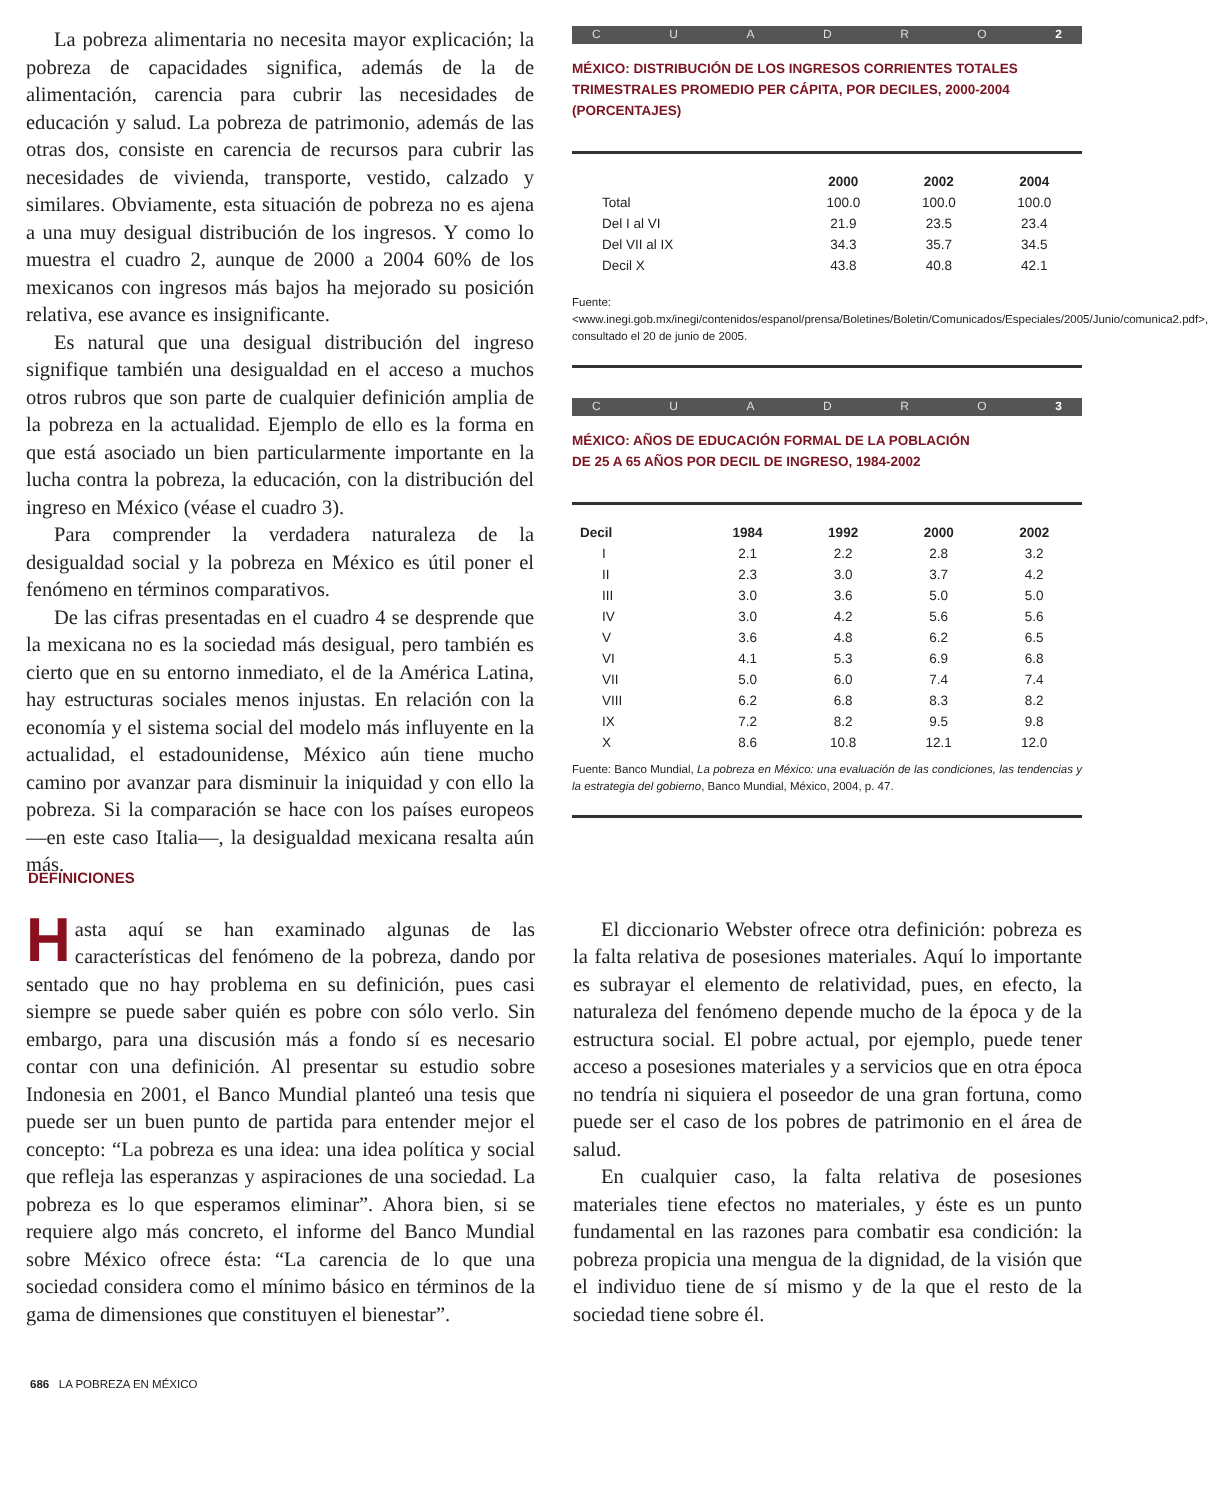La pobreza alimentaria no necesita mayor explicación; la pobreza de capacidades significa, además de la de alimentación, carencia para cubrir las necesidades de educación y salud. La pobreza de patrimonio, además de las otras dos, consiste en carencia de recursos para cubrir las necesidades de vivienda, transporte, vestido, calzado y similares. Obviamente, esta situación de pobreza no es ajena a una muy desigual distribución de los ingresos. Y como lo muestra el cuadro 2, aunque de 2000 a 2004 60% de los mexicanos con ingresos más bajos ha mejorado su posición relativa, ese avance es insignificante.
Es natural que una desigual distribución del ingreso signifique también una desigualdad en el acceso a muchos otros rubros que son parte de cualquier definición amplia de la pobreza en la actualidad. Ejemplo de ello es la forma en que está asociado un bien particularmente importante en la lucha contra la pobreza, la educación, con la distribución del ingreso en México (véase el cuadro 3).
Para comprender la verdadera naturaleza de la desigualdad social y la pobreza en México es útil poner el fenómeno en términos comparativos.
De las cifras presentadas en el cuadro 4 se desprende que la mexicana no es la sociedad más desigual, pero también es cierto que en su entorno inmediato, el de la América Latina, hay estructuras sociales menos injustas. En relación con la economía y el sistema social del modelo más influyente en la actualidad, el estadounidense, México aún tiene mucho camino por avanzar para disminuir la iniquidad y con ello la pobreza. Si la comparación se hace con los países europeos —en este caso Italia—, la desigualdad mexicana resalta aún más.
CUADRO 2
MÉXICO: DISTRIBUCIÓN DE LOS INGRESOS CORRIENTES TOTALES TRIMESTRALES PROMEDIO PER CÁPITA, POR DECILES, 2000-2004 (PORCENTAJES)
| | 2000 | 2002 | 2004 |
| --- | --- | --- | --- |
| Total | 100.0 | 100.0 | 100.0 |
| Del I al VI | 21.9 | 23.5 | 23.4 |
| Del VII al IX | 34.3 | 35.7 | 34.5 |
| Decil X | 43.8 | 40.8 | 42.1 |
Fuente:<www.inegi.gob.mx/inegi/contenidos/espanol/prensa/Boletines/Boletin/Comunicados/Especiales/2005/Junio/comunica2.pdf>, consultado el 20 de junio de 2005.
CUADRO 3
MÉXICO: AÑOS DE EDUCACIÓN FORMAL DE LA POBLACIÓN
DE 25 A 65 AÑOS POR DECIL DE INGRESO, 1984-2002
| Decil | 1984 | 1992 | 2000 | 2002 |
| --- | --- | --- | --- | --- |
| I | 2.1 | 2.2 | 2.8 | 3.2 |
| II | 2.3 | 3.0 | 3.7 | 4.2 |
| III | 3.0 | 3.6 | 5.0 | 5.0 |
| IV | 3.0 | 4.2 | 5.6 | 5.6 |
| V | 3.6 | 4.8 | 6.2 | 6.5 |
| VI | 4.1 | 5.3 | 6.9 | 6.8 |
| VII | 5.0 | 6.0 | 7.4 | 7.4 |
| VIII | 6.2 | 6.8 | 8.3 | 8.2 |
| IX | 7.2 | 8.2 | 9.5 | 9.8 |
| X | 8.6 | 10.8 | 12.1 | 12.0 |
Fuente: Banco Mundial, La pobreza en México: una evaluación de las condiciones, las tendencias y la estrategia del gobierno, Banco Mundial, México, 2004, p. 47.
DEFINICIONES
Hasta aquí se han examinado algunas de las características del fenómeno de la pobreza, dando por sentado que no hay problema en su definición, pues casi siempre se puede saber quién es pobre con sólo verlo. Sin embargo, para una discusión más a fondo sí es necesario contar con una definición. Al presentar su estudio sobre Indonesia en 2001, el Banco Mundial planteó una tesis que puede ser un buen punto de partida para entender mejor el concepto: “La pobreza es una idea: una idea política y social que refleja las esperanzas y aspiraciones de una sociedad. La pobreza es lo que esperamos eliminar”. Ahora bien, si se requiere algo más concreto, el informe del Banco Mundial sobre México ofrece ésta: “La carencia de lo que una sociedad considera como el mínimo básico en términos de la gama de dimensiones que constituyen el bienestar”.
El diccionario Webster ofrece otra definición: pobreza es la falta relativa de posesiones materiales. Aquí lo importante es subrayar el elemento de relatividad, pues, en efecto, la naturaleza del fenómeno depende mucho de la época y de la estructura social. El pobre actual, por ejemplo, puede tener acceso a posesiones materiales y a servicios que en otra época no tendría ni siquiera el poseedor de una gran fortuna, como puede ser el caso de los pobres de patrimonio en el área de salud.
En cualquier caso, la falta relativa de posesiones materiales tiene efectos no materiales, y éste es un punto fundamental en las razones para combatir esa condición: la pobreza propicia una mengua de la dignidad, de la visión que el individuo tiene de sí mismo y de la que el resto de la sociedad tiene sobre él.
686 LA POBREZA EN MÉXICO